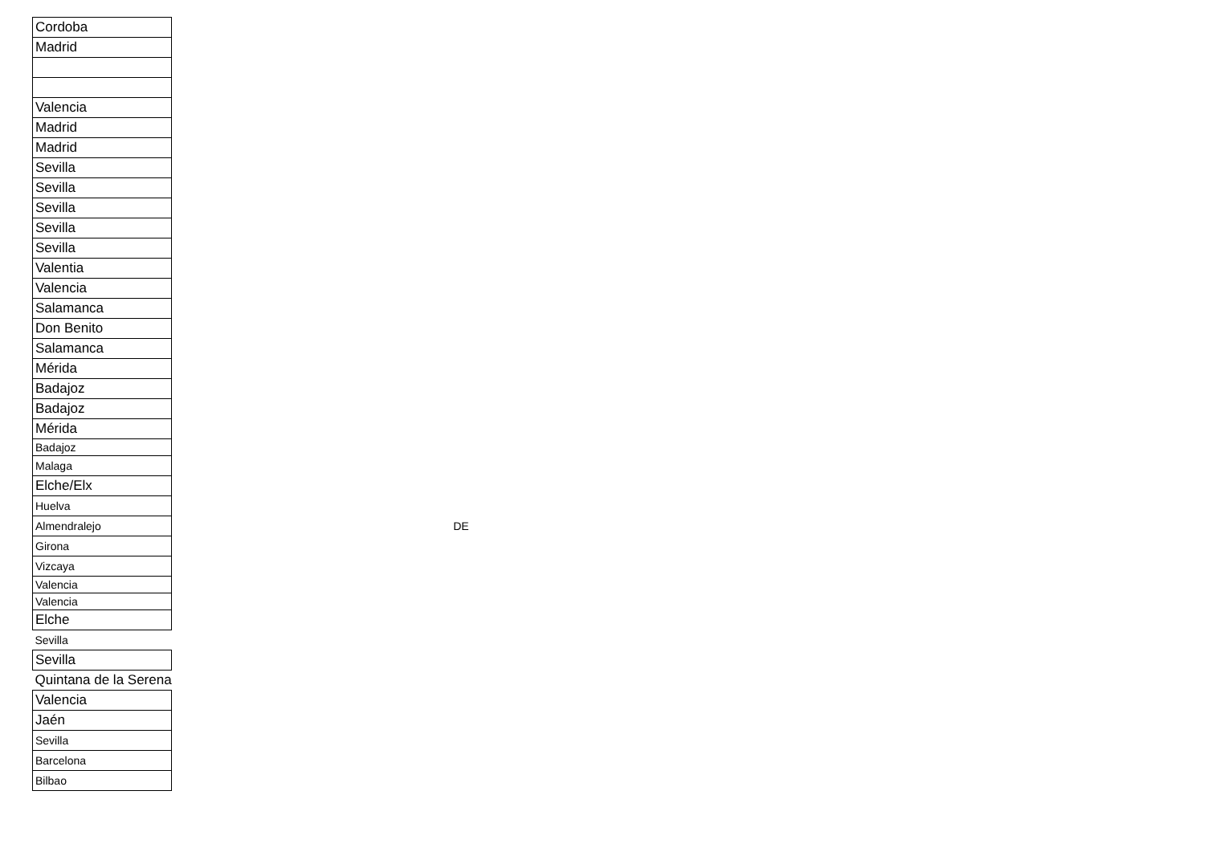| Cordoba | |
| Madrid | |
| Valencia | |
| Madrid | |
| Madrid | |
| Sevilla | |
| Sevilla | |
| Sevilla | |
| Sevilla | |
| Sevilla | |
| Valentia | |
| Valencia | |
| Salamanca | |
| Don Benito | |
| Salamanca | |
| Mérida | |
| Badajoz | |
| Badajoz | |
| Mérida | |
| Badajoz | |
| Malaga | |
| Elche/Elx | |
| Huelva | |
| Almendralejo | DE |
| Girona | |
| Vizcaya | |
| Valencia | |
| Valencia | |
| Elche | |
| Sevilla | |
| Sevilla | |
| Quintana de la Serena | |
| Valencia | |
| Jaén | |
| Sevilla | |
| Barcelona | |
| Bilbao | |